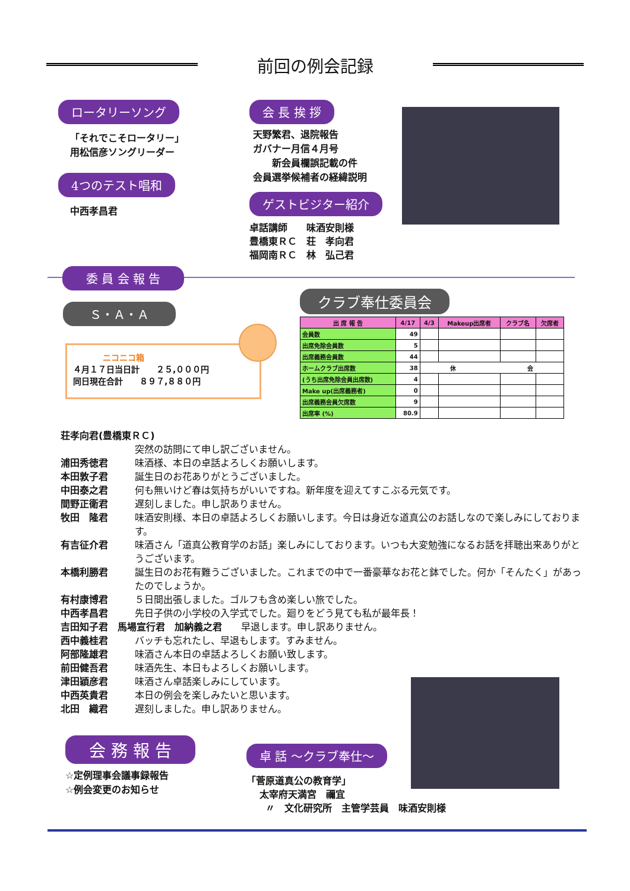前回の例会記録
ロータリーソング
「それでこそロータリー」
用松信彦ソングリーダー
4つのテスト唱和
中西孝昌君
会 長 挨 拶
天野繁君、退院報告
ガバナー月信４月号
　　新会員欄誤記載の件
会員選挙候補者の経緯説明
ゲストビジター紹介
卓話講師　　味酒安則様
豊橋東ＲＣ　荘　孝向君
福岡南ＲＣ　林　弘己君
委 員 会 報 告
Ｓ・Ａ・Ａ
ニコニコ箱
４月１７日当日計　　２５,０００円
同日現在合計　　８９７,８８０円
クラブ奉仕委員会
| 出 席 報 告 | 4/17 | 4/3 | Makeup出席者 | クラブ名 | 欠席者 |
| --- | --- | --- | --- | --- | --- |
| 会員数 | 49 | | | | |
| 出席免除会員数 | 5 | | | | |
| 出席義務会員数 | 44 | | | | |
| ホームクラブ出席数 | 38 | 休 会 | | | |
| (うち出席免除会員出席数) | 4 | | | | |
| Make up(出席義務者) | 0 | | | | |
| 出席義務会員欠席数 | 9 | | | | |
| 出席率 (%) | 80.9 | | | | |
荘孝向君(豊橋東ＲＣ)
突然の訪問にて申し訳ございません。
浦田秀徳君 味酒様、本日の卓話よろしくお願いします。
本田敦子君 誕生日のお花ありがとうございました。
中田泰之君 何も無いけど春は気持ちがいいですね。新年度を迎えてすこぶる元気です。
間野正衛君 遅刻しました。申し訳ありません。
牧田　隆君 味酒安則様、本日の卓話よろしくお願いします。今日は身近な道真公のお話しなので楽しみにしております。
有吉征介君 味酒さん「道真公教育学のお話」楽しみにしております。いつも大変勉強になるお話を拝聴出来ありがとうございます。
本橋利勝君 誕生日のお花有難うございました。これまでの中で一番豪華なお花と鉢でした。何か「そんたく」があったのでしょうか。
有村康博君 ５日間出張しました。ゴルフも含め楽しい旅でした。
中西孝昌君 先日子供の小学校の入学式でした。廻りをどう見ても私が最年長！
吉田知子君　馬場宣行君　加納義之君　　早退します。申し訳ありません。
西中義桂君 バッチも忘れたし、早退もします。すみません。
阿部隆雄君 味酒さん本日の卓話よろしくお願い致します。
前田健吾君 味酒先生、本日もよろしくお願いします。
津田穎彦君 味酒さん卓話楽しみにしています。
中西英貴君 本日の例会を楽しみたいと思います。
北田　織君 遅刻しました。申し訳ありません。
会 務 報 告
☆定例理事会議事録報告
☆例会変更のお知らせ
卓 話 ～クラブ奉仕～
「菅原道真公の教育学」
　 太宰府天満宮　禰宜
　　〃　文化研究所　主管学芸員　味酒安則様